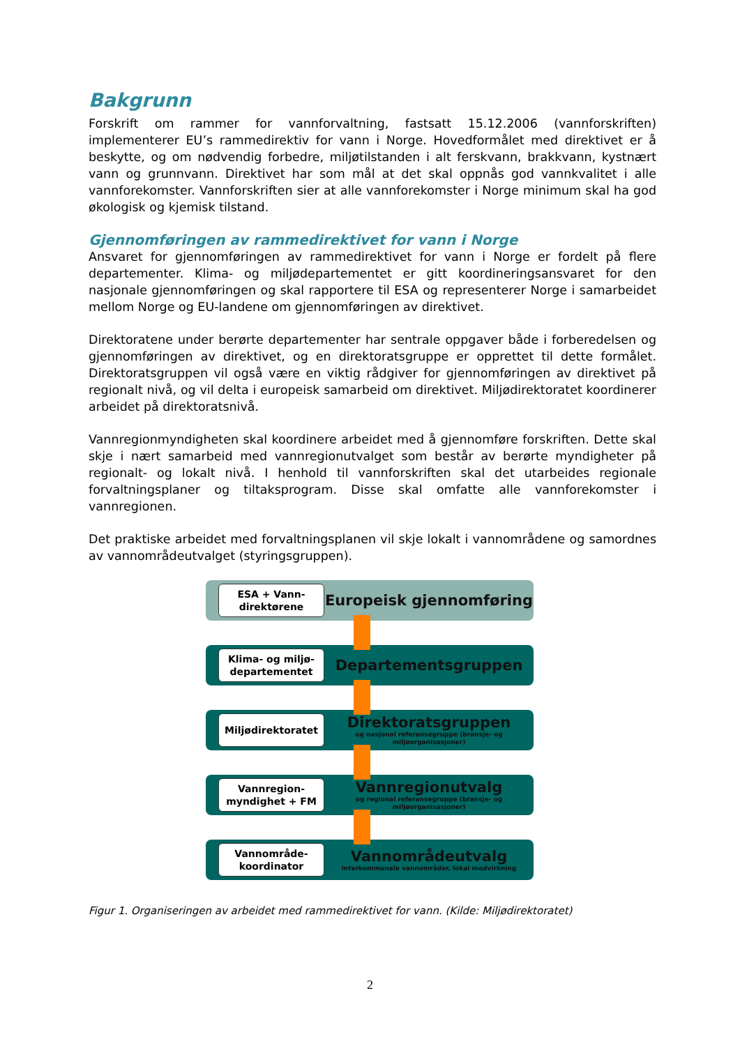Bakgrunn
Forskrift om rammer for vannforvaltning, fastsatt 15.12.2006 (vannforskriften) implementerer EU’s rammedirektiv for vann i Norge. Hovedformålet med direktivet er å beskytte, og om nødvendig forbedre, miljøtilstanden i alt ferskvann, brakkvann, kystnært vann og grunnvann. Direktivet har som mål at det skal oppnås god vannkvalitet i alle vannforekomster. Vannforskriften sier at alle vannforekomster i Norge minimum skal ha god økologisk og kjemisk tilstand.
Gjennomføringen av rammedirektivet for vann i Norge
Ansvaret for gjennomføringen av rammedirektivet for vann i Norge er fordelt på flere departementer. Klima- og miljødepartementet er gitt koordineringsansvaret for den nasjonale gjennomføringen og skal rapportere til ESA og representerer Norge i samarbeidet mellom Norge og EU-landene om gjennomføringen av direktivet.
Direktoratene under berørte departementer har sentrale oppgaver både i forberedelsen og gjennomføringen av direktivet, og en direktoratsgruppe er opprettet til dette formålet. Direktoratsgruppen vil også være en viktig rådgiver for gjennomføringen av direktivet på regionalt nivå, og vil delta i europeisk samarbeid om direktivet. Miljødirektoratet koordinerer arbeidet på direktoratsnivå.
Vannregionmyndigheten skal koordinere arbeidet med å gjennomføre forskriften. Dette skal skje i nært samarbeid med vannregionutvalget som består av berørte myndigheter på regionalt- og lokalt nivå. I henhold til vannforskriften skal det utarbeides regionale forvaltningsplaner og tiltaksprogram. Disse skal omfatte alle vannforekomster i vannregionen.
Det praktiske arbeidet med forvaltningsplanen vil skje lokalt i vannområdene og samordnes av vannområdeutvalget (styringsgruppen).
ESA + Vann-
direktørene
Europeisk gjennomføring
Klima- og miljø-
departementet
Departementsgruppen
Miljødirektoratet
Direktoratsgruppen
og nasjonal referansegruppe (bransje- og miljøorganisasjoner)
Vannregion-
myndighet + FM
Vannregionutvalg
og regional referansegruppe (bransje- og miljøorganisasjoner)
Vannområde-
koordinator
Vannområdeutvalg
interkommunale vannområder, lokal medvirkning
Figur 1. Organiseringen av arbeidet med rammedirektivet for vann. (Kilde: Miljødirektoratet)
2